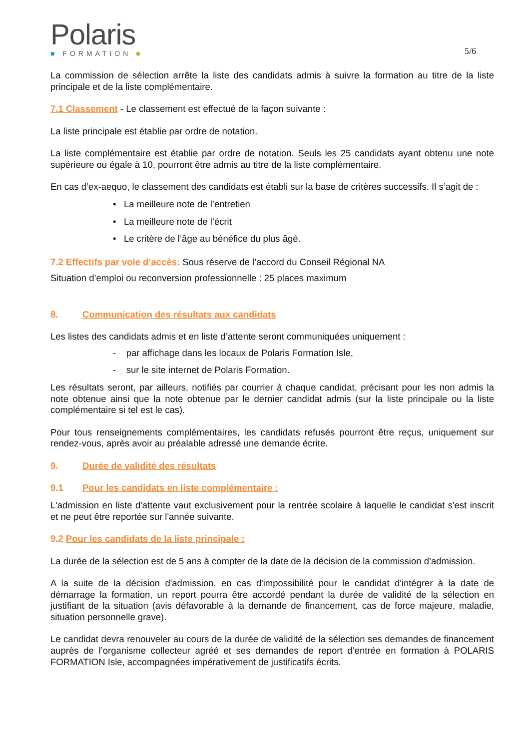Polaris
■ FORMATION ■
5/6
La commission de sélection arrête la liste des candidats admis à suivre la formation au titre de la liste principale et de la liste complémentaire.
7.1 Classement - Le classement est effectué de la façon suivante :
La liste principale est établie par ordre de notation.
La liste complémentaire est établie par ordre de notation. Seuls les 25 candidats ayant obtenu une note supérieure ou égale à 10, pourront être admis au titre de la liste complémentaire.
En cas d’ex-aequo, le classement des candidats est établi sur la base de critères successifs. Il s’agit de :
• La meilleure note de l’entretien
• La meilleure note de l’écrit
• Le critère de l’âge au bénéfice du plus âgé.
7.2 Effectifs par voie d’accès: Sous réserve de l’accord du Conseil Régional NA
Situation d’emploi ou reconversion professionnelle : 25 places maximum
8. Communication des résultats aux candidats
Les listes des candidats admis et en liste d’attente seront communiquées uniquement :
- par affichage dans les locaux de Polaris Formation Isle,
- sur le site internet de Polaris Formation.
Les résultats seront, par ailleurs, notifiés par courrier à chaque candidat, précisant pour les non admis la note obtenue ainsi que la note obtenue par le dernier candidat admis (sur la liste principale ou la liste complémentaire si tel est le cas).
Pour tous renseignements complémentaires, les candidats refusés pourront être reçus, uniquement sur rendez-vous, après avoir au préalable adressé une demande écrite.
9. Durée de validité des résultats
9.1 Pour les candidats en liste complémentaire :
L'admission en liste d'attente vaut exclusivement pour la rentrée scolaire à laquelle le candidat s'est inscrit et ne peut être reportée sur l'année suivante.
9.2 Pour les candidats de la liste principale :
La durée de la sélection est de 5 ans à compter de la date de la décision de la commission d’admission.
A la suite de la décision d'admission, en cas d'impossibilité pour le candidat d'intégrer à la date de démarrage la formation, un report pourra être accordé pendant la durée de validité de la sélection en justifiant de la situation (avis défavorable à la demande de financement, cas de force majeure, maladie, situation personnelle grave).
Le candidat devra renouveler au cours de la durée de validité de la sélection ses demandes de financement auprès de l’organisme collecteur agréé et ses demandes de report d’entrée en formation à POLARIS FORMATION Isle, accompagnées impérativement de justificatifs écrits.